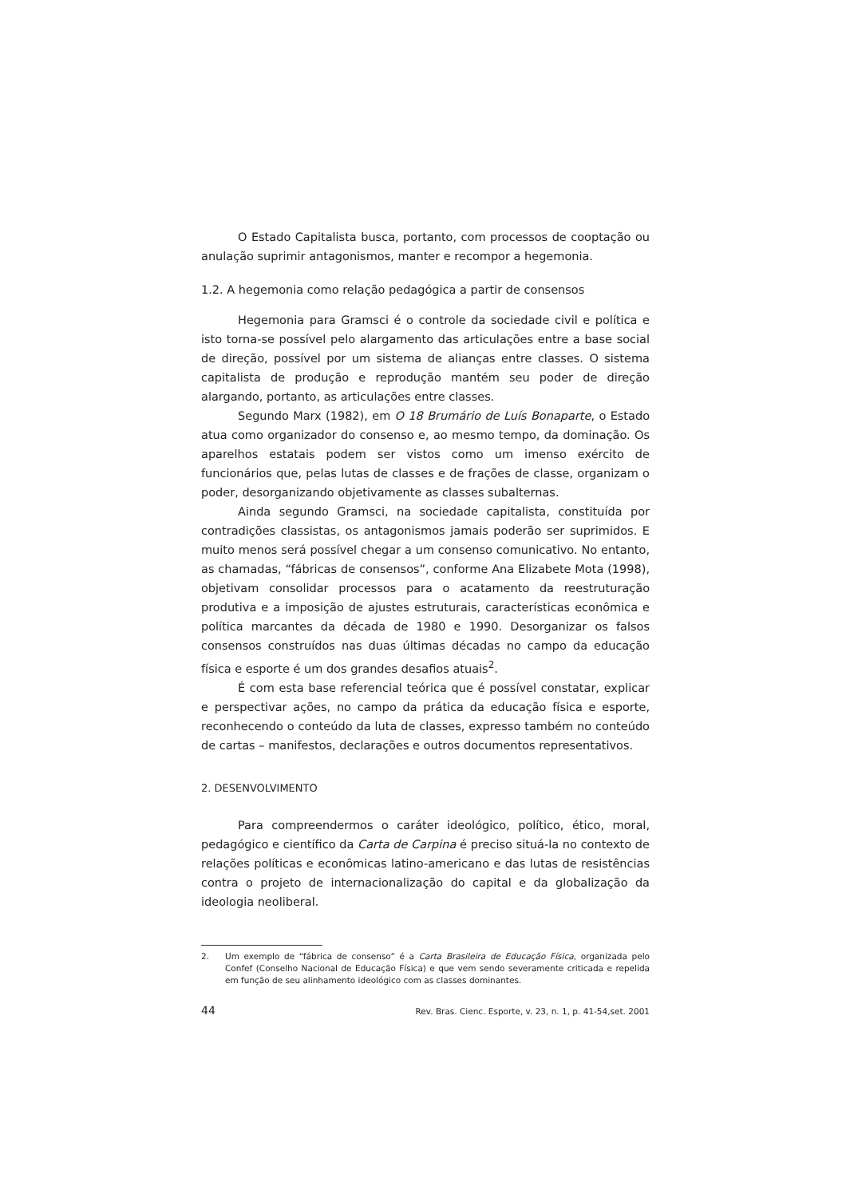O Estado Capitalista busca, portanto, com processos de cooptação ou anulação suprimir antagonismos, manter e recompor a hegemonia.
1.2. A hegemonia como relação pedagógica a partir de consensos
Hegemonia para Gramsci é o controle da sociedade civil e política e isto torna-se possível pelo alargamento das articulações entre a base social de direção, possível por um sistema de alianças entre classes. O sistema capitalista de produção e reprodução mantém seu poder de direção alargando, portanto, as articulações entre classes.
Segundo Marx (1982), em O 18 Brumário de Luís Bonaparte, o Estado atua como organizador do consenso e, ao mesmo tempo, da dominação. Os aparelhos estatais podem ser vistos como um imenso exército de funcionários que, pelas lutas de classes e de frações de classe, organizam o poder, desorganizando objetivamente as classes subalternas.
Ainda segundo Gramsci, na sociedade capitalista, constituída por contradições classistas, os antagonismos jamais poderão ser suprimidos. E muito menos será possível chegar a um consenso comunicativo. No entanto, as chamadas, “fábricas de consensos”, conforme Ana Elizabete Mota (1998), objetivam consolidar processos para o acatamento da reestruturação produtiva e a imposição de ajustes estruturais, características econômica e política marcantes da década de 1980 e 1990. Desorganizar os falsos consensos construídos nas duas últimas décadas no campo da educação física e esporte é um dos grandes desafios atuais<sup>2</sup>.
É com esta base referencial teórica que é possível constatar, explicar e perspectivar ações, no campo da prática da educação física e esporte, reconhecendo o conteúdo da luta de classes, expresso também no conteúdo de cartas – manifestos, declarações e outros documentos representativos.
2. DESENVOLVIMENTO
Para compreendermos o caráter ideológico, político, ético, moral, pedagógico e científico da Carta de Carpina é preciso situá-la no contexto de relações políticas e econômicas latino-americano e das lutas de resistências contra o projeto de internacionalização do capital e da globalização da ideologia neoliberal.
2. Um exemplo de “fábrica de consenso” é a Carta Brasileira de Educação Física, organizada pelo Confef (Conselho Nacional de Educação Física) e que vem sendo severamente criticada e repelida em função de seu alinhamento ideológico com as classes dominantes.
44 Rev. Bras. Cienc. Esporte, v. 23, n. 1, p. 41-54,set. 2001